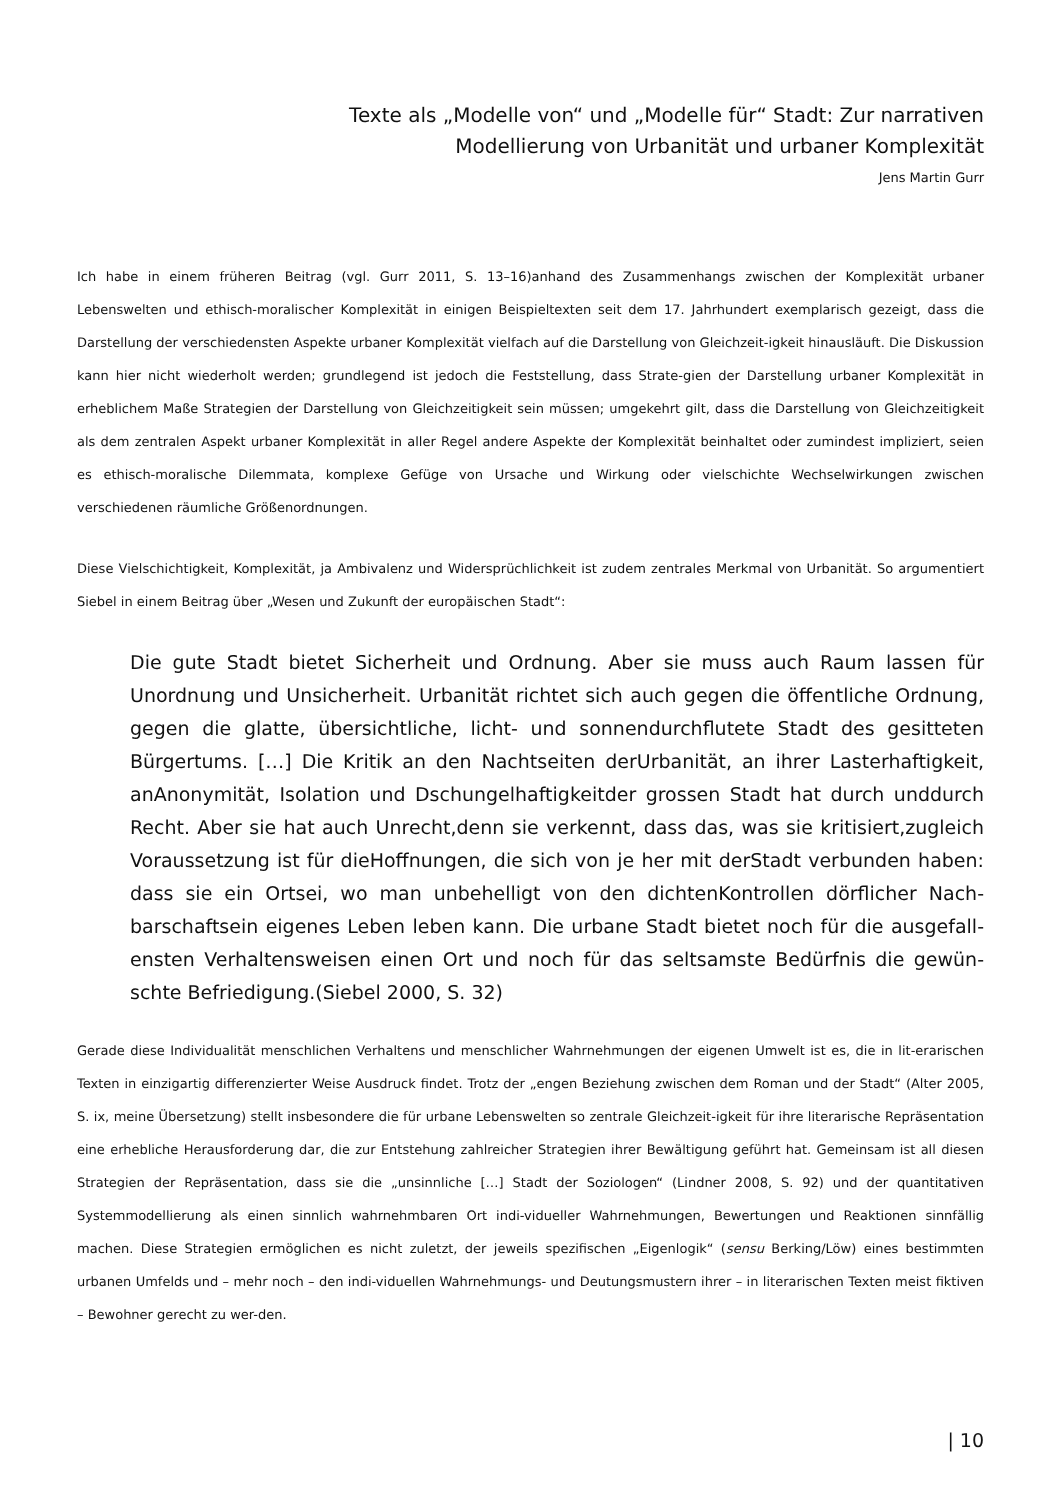Texte als „Modelle von“ und „Modelle für“ Stadt: Zur narrativen
Modellierung von Urbanität und urbaner Komplexität
Jens Martin Gurr
Ich habe in einem früheren Beitrag (vgl. Gurr 2011, S. 13–16)anhand des Zusammenhangs zwischen der Komplexität urbaner Lebenswelten und ethisch-moralischer Komplexität in einigen Beispieltexten seit dem 17. Jahrhundert exemplarisch gezeigt, dass die Darstellung der verschiedensten Aspekte urbaner Komplexität vielfach auf die Darstellung von Gleichzeit-igkeit hinausläuft. Die Diskussion kann hier nicht wiederholt werden; grundlegend ist jedoch die Feststellung, dass Strate-gien der Darstellung urbaner Komplexität in erheblichem Maße Strategien der Darstellung von Gleichzeitigkeit sein müssen; umgekehrt gilt, dass die Darstellung von Gleichzeitigkeit als dem zentralen Aspekt urbaner Komplexität in aller Regel andere Aspekte der Komplexität beinhaltet oder zumindest impliziert, seien es ethisch-moralische Dilemmata, komplexe Gefüge von Ursache und Wirkung oder vielschichte Wechselwirkungen zwischen verschiedenen räumliche Größenordnungen.
Diese Vielschichtigkeit, Komplexität, ja Ambivalenz und Widersprüchlichkeit ist zudem zentrales Merkmal von Urbanität. So argumentiert Siebel in einem Beitrag über „Wesen und Zukunft der europäischen Stadt“:
Die gute Stadt bietet Sicherheit und Ordnung. Aber sie muss auch Raum lassen für Unordnung und Unsicherheit. Urbanität richtet sich auch gegen die öffentliche Ordnung, gegen die glatte, übersichtliche, licht- und sonnendurchflutete Stadt des gesitteten Bürgertums. […] Die Kritik an den Nachtseiten derUrbanität, an ihrer Lasterhaftigkeit, anAnonymität, Isolation und Dschungelhaftigkeitder grossen Stadt hat durch unddurch Recht. Aber sie hat auch Unrecht,denn sie verkennt, dass das, was sie kritisiert,zugleich Voraussetzung ist für dieHoffnungen, die sich von je her mit derStadt verbunden haben: dass sie ein Ortsei, wo man unbehelligt von den dichtenKontrollen dörflicher Nach-barschaftsein eigenes Leben leben kann. Die urbane Stadt bietet noch für die ausgefall-ensten Verhaltensweisen einen Ort und noch für das seltsamste Bedürfnis die gewün-schte Befriedigung.(Siebel 2000, S. 32)
Gerade diese Individualität menschlichen Verhaltens und menschlicher Wahrnehmungen der eigenen Umwelt ist es, die in lit-erarischen Texten in einzigartig differenzierter Weise Ausdruck findet. Trotz der „engen Beziehung zwischen dem Roman und der Stadt“ (Alter 2005, S. ix, meine Übersetzung) stellt insbesondere die für urbane Lebenswelten so zentrale Gleichzeit-igkeit für ihre literarische Repräsentation eine erhebliche Herausforderung dar, die zur Entstehung zahlreicher Strategien ihrer Bewältigung geführt hat. Gemeinsam ist all diesen Strategien der Repräsentation, dass sie die „unsinnliche […] Stadt der Soziologen“ (Lindner 2008, S. 92) und der quantitativen Systemmodellierung als einen sinnlich wahrnehmbaren Ort indi-vidueller Wahrnehmungen, Bewertungen und Reaktionen sinnfällig machen. Diese Strategien ermöglichen es nicht zuletzt, der jeweils spezifischen „Eigenlogik“ (sensu Berking/Löw) eines bestimmten urbanen Umfelds und – mehr noch – den indi-viduellen Wahrnehmungs- und Deutungsmustern ihrer – in literarischen Texten meist fiktiven – Bewohner gerecht zu wer-den.
| 10